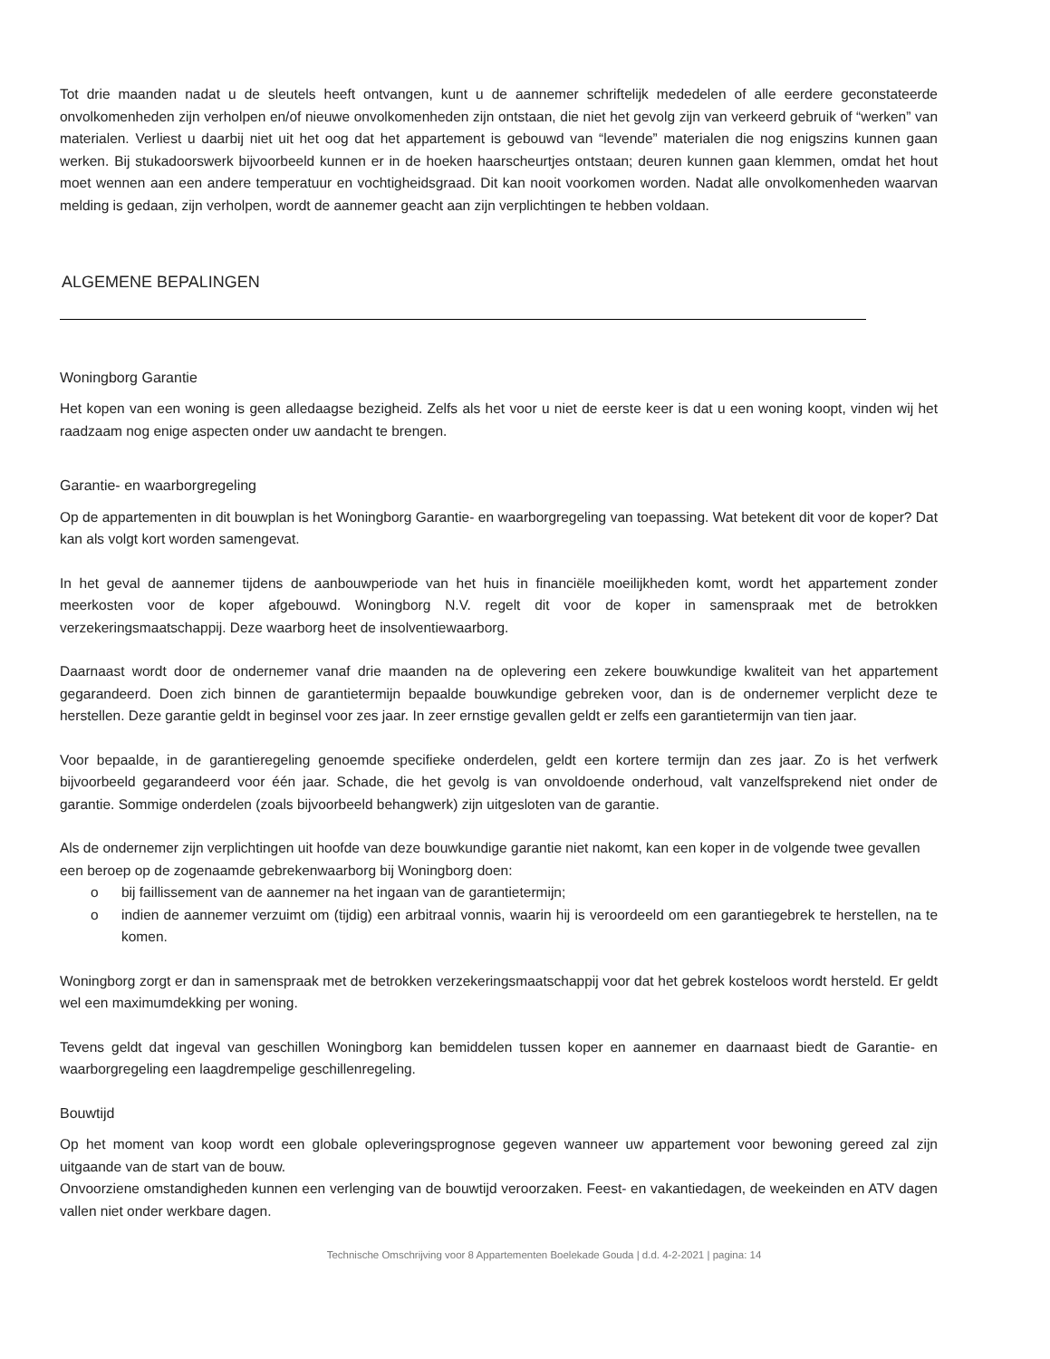Tot drie maanden nadat u de sleutels heeft ontvangen, kunt u de aannemer schriftelijk mededelen of alle eerdere geconstateerde onvolkomenheden zijn verholpen en/of nieuwe onvolkomenheden zijn ontstaan, die niet het gevolg zijn van verkeerd gebruik of “werken” van materialen. Verliest u daarbij niet uit het oog dat het appartement is gebouwd van “levende” materialen die nog enigszins kunnen gaan werken. Bij stukadoorswerk bijvoorbeeld kunnen er in de hoeken haarscheurtjes ontstaan; deuren kunnen gaan klemmen, omdat het hout moet wennen aan een andere temperatuur en vochtigheidsgraad. Dit kan nooit voorkomen worden. Nadat alle onvolkomenheden waarvan melding is gedaan, zijn verholpen, wordt de aannemer geacht aan zijn verplichtingen te hebben voldaan.
ALGEMENE BEPALINGEN
Woningborg Garantie
Het kopen van een woning is geen alledaagse bezigheid. Zelfs als het voor u niet de eerste keer is dat u een woning koopt, vinden wij het raadzaam nog enige aspecten onder uw aandacht te brengen.
Garantie- en waarborgregeling
Op de appartementen in dit bouwplan is het Woningborg Garantie- en waarborgregeling van toepassing. Wat betekent dit voor de koper? Dat kan als volgt kort worden samengevat.
In het geval de aannemer tijdens de aanbouwperiode van het huis in financiële moeilijkheden komt, wordt het appartement zonder meerkosten voor de koper afgebouwd. Woningborg N.V. regelt dit voor de koper in samenspraak met de betrokken verzekeringsmaatschappij. Deze waarborg heet de insolventiewaarborg.
Daarnaast wordt door de ondernemer vanaf drie maanden na de oplevering een zekere bouwkundige kwaliteit van het appartement gegarandeerd. Doen zich binnen de garantietermijn bepaalde bouwkundige gebreken voor, dan is de ondernemer verplicht deze te herstellen. Deze garantie geldt in beginsel voor zes jaar. In zeer ernstige gevallen geldt er zelfs een garantietermijn van tien jaar.
Voor bepaalde, in de garantieregeling genoemde specifieke onderdelen, geldt een kortere termijn dan zes jaar. Zo is het verfwerk bijvoorbeeld gegarandeerd voor één jaar. Schade, die het gevolg is van onvoldoende onderhoud, valt vanzelfsprekend niet onder de garantie. Sommige onderdelen (zoals bijvoorbeeld behangwerk) zijn uitgesloten van de garantie.
Als de ondernemer zijn verplichtingen uit hoofde van deze bouwkundige garantie niet nakomt, kan een koper in de volgende twee gevallen een beroep op de zogenaamde gebrekenwaarborg bij Woningborg doen:
o bij faillissement van de aannemer na het ingaan van de garantietermijn;
o indien de aannemer verzuimt om (tijdig) een arbitraal vonnis, waarin hij is veroordeeld om een garantiegebrek te herstellen, na te komen.
Woningborg zorgt er dan in samenspraak met de betrokken verzekeringsmaatschappij voor dat het gebrek kosteloos wordt hersteld. Er geldt wel een maximumdekking per woning.
Tevens geldt dat ingeval van geschillen Woningborg kan bemiddelen tussen koper en aannemer en daarnaast biedt de Garantie- en waarborgregeling een laagdrempelige geschillenregeling.
Bouwtijd
Op het moment van koop wordt een globale opleveringsprognose gegeven wanneer uw appartement voor bewoning gereed zal zijn uitgaande van de start van de bouw.
Onvoorziene omstandigheden kunnen een verlenging van de bouwtijd veroorzaken. Feest- en vakantiedagen, de weekeinden en ATV dagen vallen niet onder werkbare dagen.
Technische Omschrijving voor 8 Appartementen Boelekade Gouda | d.d. 4-2-2021 | pagina: 14